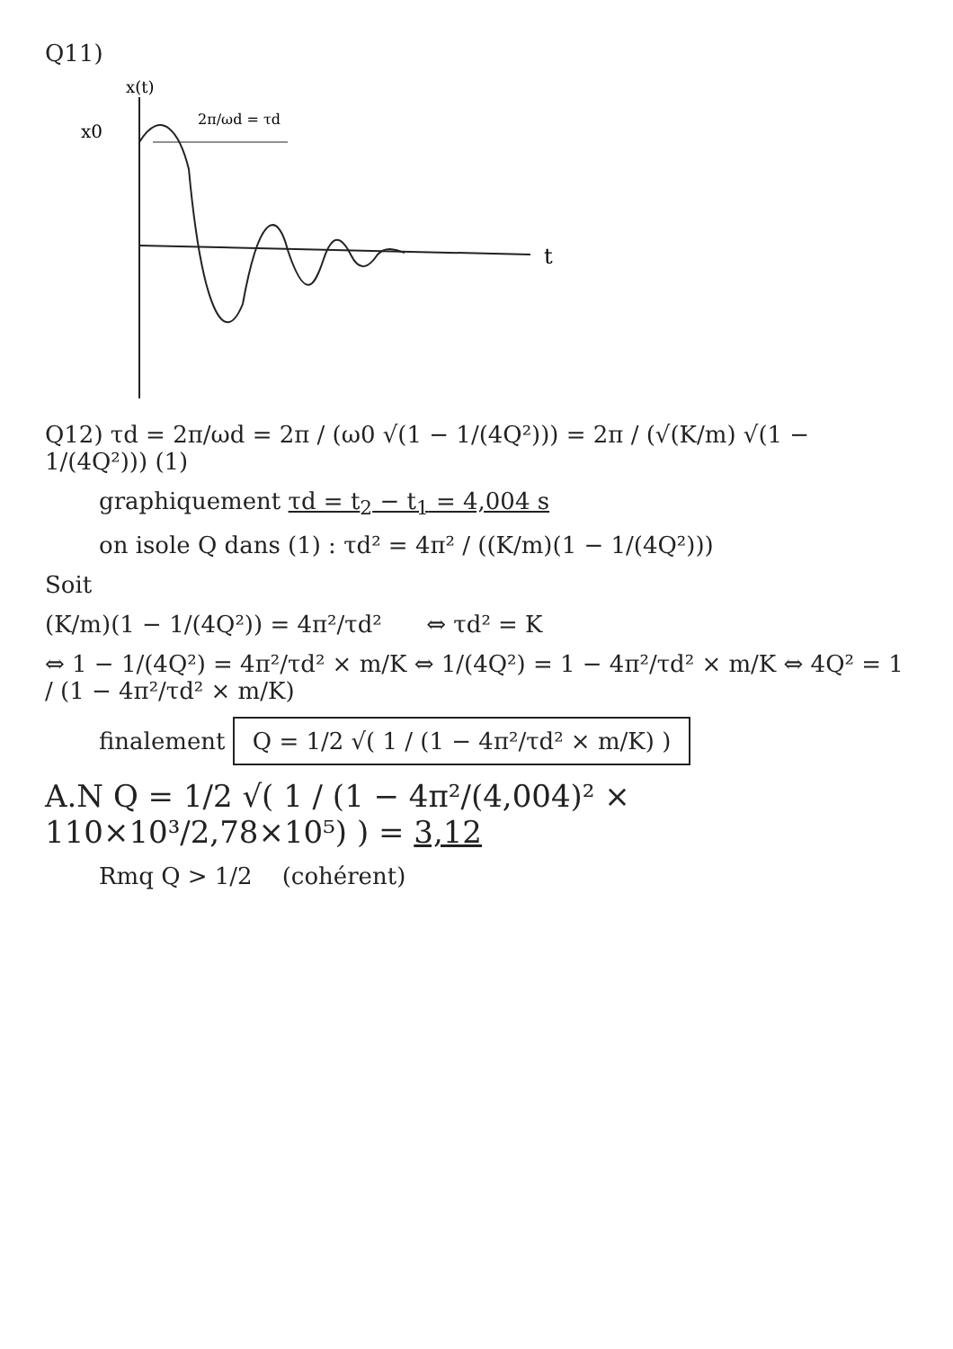Q11)
x(t)
x0
2π/ωd = τd
t
Q12) τd = 2π/ωd = 2π / (ω0 √(1 − 1/(4Q²))) = 2π / (√(K/m) √(1 − 1/(4Q²))) (1)
graphiquement τd = t<sub>2</sub> − t<sub>1</sub> = 4,004 s
on isole Q dans (1) : τd² = 4π² / ((K/m)(1 − 1/(4Q²)))
Soit
(K/m)(1 − 1/(4Q²)) = 4π²/τd² ⇔ τd² = K
⇔ 1 − 1/(4Q²) = 4π²/τd² × m/K ⇔ 1/(4Q²) = 1 − 4π²/τd² × m/K ⇔ 4Q² = 1 / (1 − 4π²/τd² × m/K)
finalement Q = 1/2 √( 1 / (1 − 4π²/τd² × m/K) )
A.N Q = 1/2 √( 1 / (1 − 4π²/(4,004)² × 110×10³/2,78×10⁵) ) = 3,12
Rmq Q > 1/2 (cohérent)